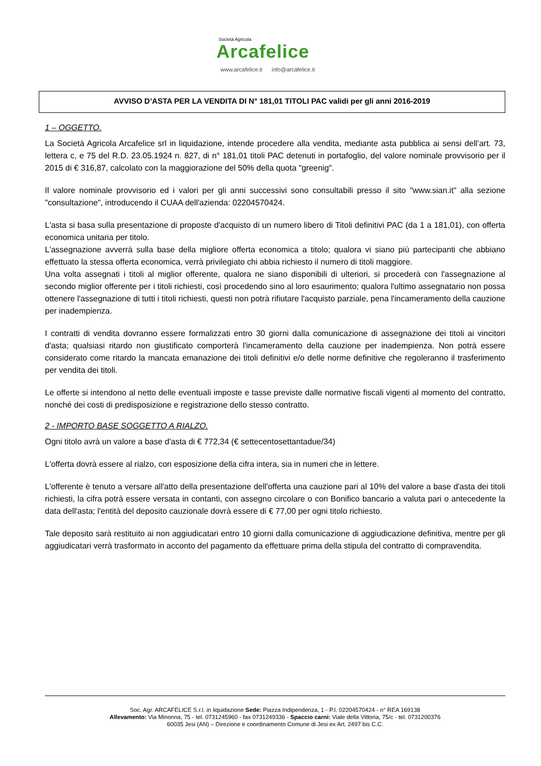Società Agricola
Arcafelice
www.arcafelice.it info@arcafelice.it
AVVISO D’ASTA PER LA VENDITA DI N° 181,01 TITOLI PAC validi per gli anni 2016-2019
1 – OGGETTO.
La Società Agricola Arcafelice srl in liquidazione, intende procedere alla vendita, mediante asta pubblica ai sensi dell’art. 73, lettera c, e 75 del R.D. 23.05.1924 n. 827, di n° 181,01 titoli PAC detenuti in portafoglio, del valore nominale provvisorio per il 2015 di € 316,87, calcolato con la maggiorazione del 50% della quota "greenig".
Il valore nominale provvisorio ed i valori per gli anni successivi sono consultabili presso il sito "www.sian.it" alla sezione "consultazione", introducendo il CUAA dell'azienda: 02204570424.
L'asta si basa sulla presentazione di proposte d'acquisto di un numero libero di Titoli definitivi PAC (da 1 a 181,01), con offerta economica unitaria per titolo.
L'assegnazione avverrà sulla base della migliore offerta economica a titolo; qualora vi siano più partecipanti che abbiano effettuato la stessa offerta economica, verrà privilegiato chi abbia richiesto il numero di titoli maggiore.
Una volta assegnati i titoli al miglior offerente, qualora ne siano disponibili di ulteriori, si procederà con l'assegnazione al secondo miglior offerente per i titoli richiesti, così procedendo sino al loro esaurimento; qualora l'ultimo assegnatario non possa ottenere l'assegnazione di tutti i titoli richiesti, questi non potrà rifiutare l'acquisto parziale, pena l'incameramento della cauzione per inadempienza.
I contratti di vendita dovranno essere formalizzati entro 30 giorni dalla comunicazione di assegnazione dei titoli ai vincitori d'asta; qualsiasi ritardo non giustificato comporterà l'incameramento della cauzione per inadempienza. Non potrà essere considerato come ritardo la mancata emanazione dei titoli definitivi e/o delle norme definitive che regoleranno il trasferimento per vendita dei titoli.
Le offerte si intendono al netto delle eventuali imposte e tasse previste dalle normative fiscali vigenti al momento del contratto, nonché dei costi di predisposizione e registrazione dello stesso contratto.
2 - IMPORTO BASE SOGGETTO A RIALZO.
Ogni titolo avrà un valore a base d'asta di € 772,34 (€ settecentosettantadue/34)
L'offerta dovrà essere al rialzo, con esposizione della cifra intera, sia in numeri che in lettere.
L'offerente è tenuto a versare all'atto della presentazione dell'offerta una cauzione pari al 10% del valore a base d'asta dei titoli richiesti, la cifra potrà essere versata in contanti, con assegno circolare o con Bonifico bancario a valuta pari o antecedente la data dell'asta; l'entità del deposito cauzionale dovrà essere di € 77,00 per ogni titolo richiesto.
Tale deposito sarà restituito ai non aggiudicatari entro 10 giorni dalla comunicazione di aggiudicazione definitiva, mentre per gli aggiudicatari verrà trasformato in acconto del pagamento da effettuare prima della stipula del contratto di compravendita.
Soc. Agr. ARCAFELICE S.r.l. in liquidazione Sede: Piazza Indipendenza, 1 - P.I. 02204570424 - n° REA 169138
Allevamento: Via Minonna, 75 - tel. 0731245960 - fax 0731249336 - Spaccio carni: Viale della Vittoria, 75/c - tel. 0731200376
60035 Jesi (AN) – Direzione e coordinamento Comune di Jesi ex Art. 2497 bis C.C.